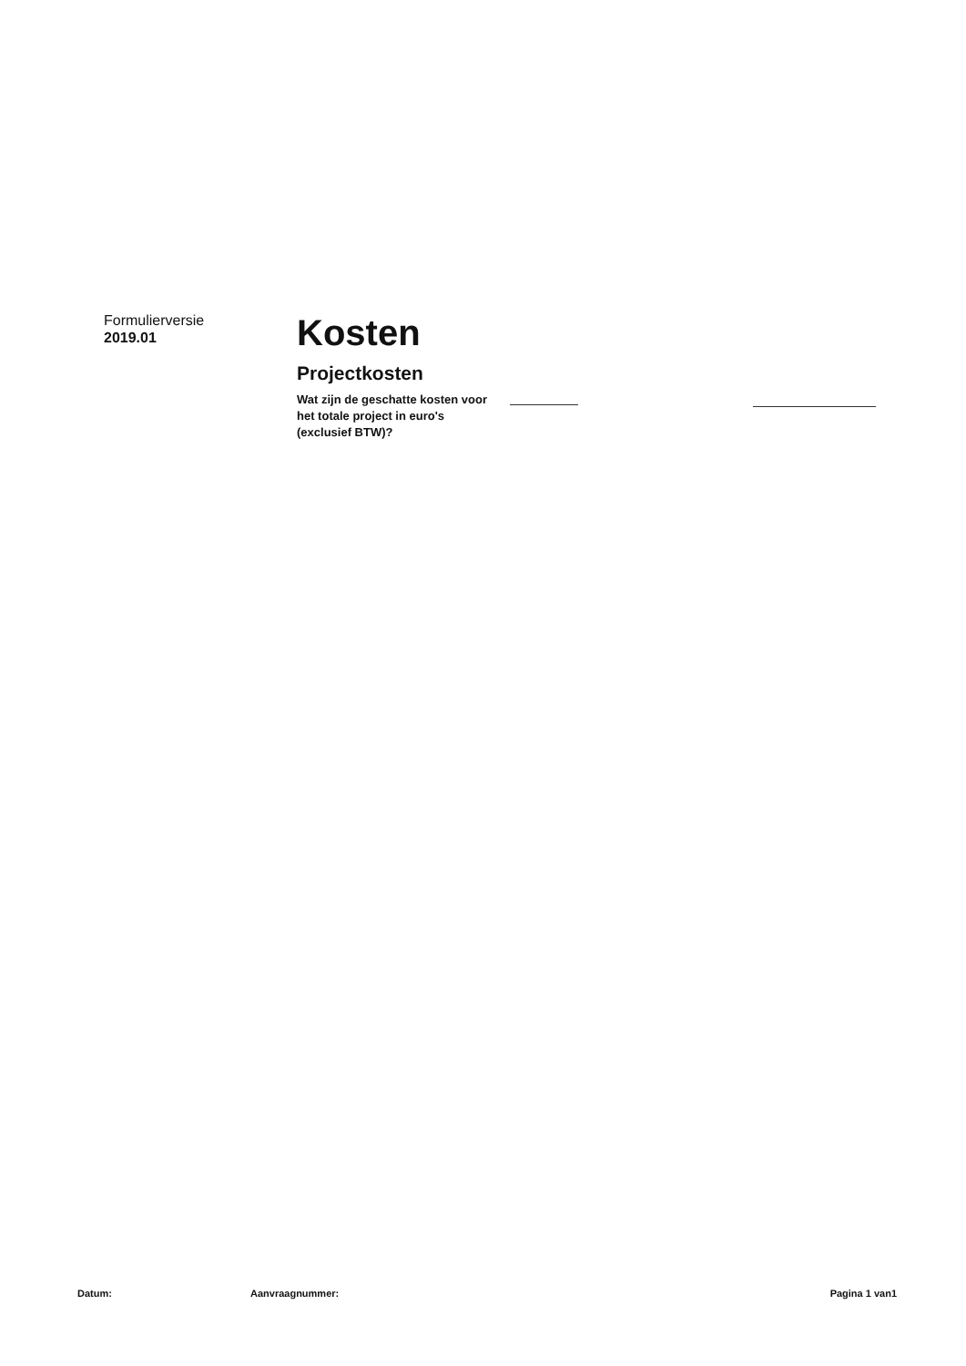Formulierversie
2019.01
Kosten
Projectkosten
Wat zijn de geschatte kosten voor het totale project in euro's (exclusief BTW)?
Datum: Aanvraagnummer: Pagina 1 van1